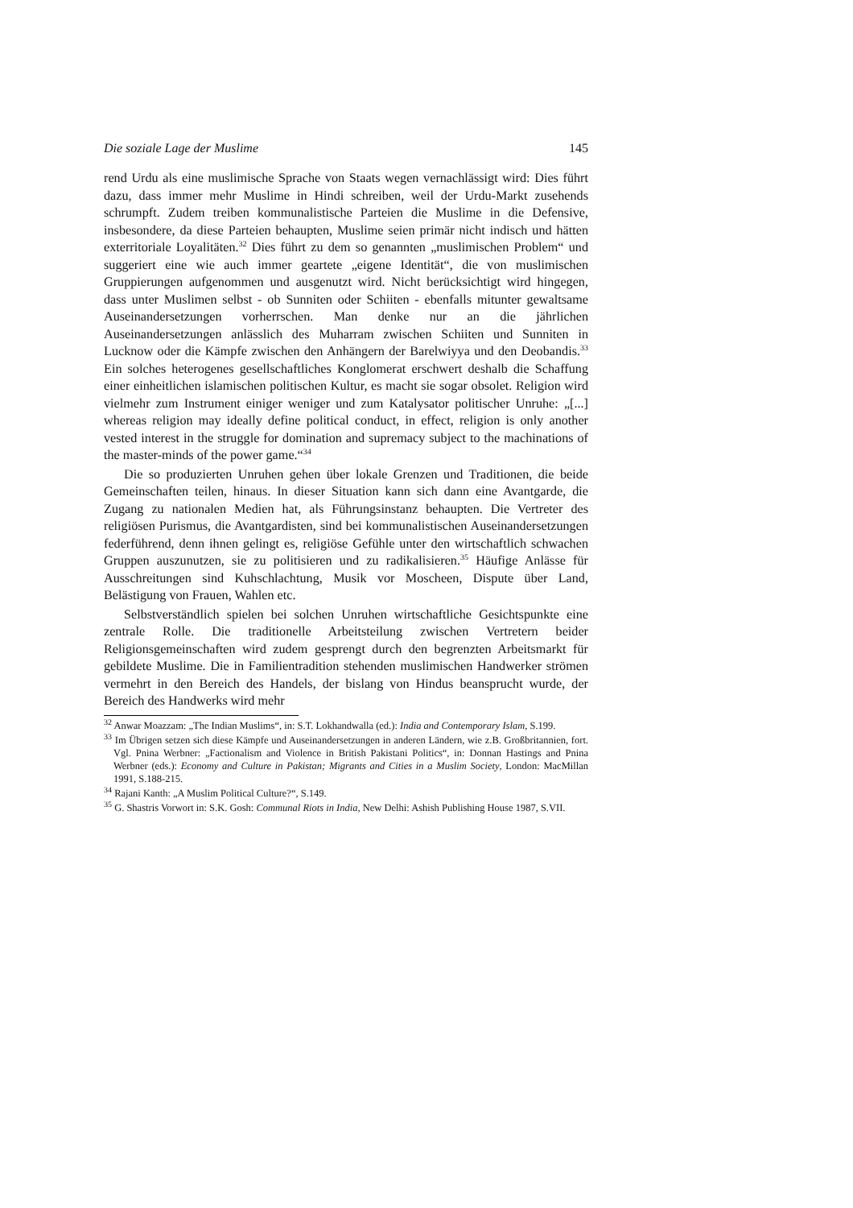Die soziale Lage der Muslime 145
rend Urdu als eine muslimische Sprache von Staats wegen vernachlässigt wird: Dies führt dazu, dass immer mehr Muslime in Hindi schreiben, weil der Urdu-Markt zusehends schrumpft. Zudem treiben kommunalistische Parteien die Muslime in die Defensive, insbesondere, da diese Parteien behaupten, Muslime seien primär nicht indisch und hätten exterritoriale Loyalitäten.<sup>32</sup> Dies führt zu dem so genannten „muslimischen Problem“ und suggeriert eine wie auch immer geartete „eigene Identität“, die von muslimischen Gruppierungen aufgenommen und ausgenutzt wird. Nicht berücksichtigt wird hingegen, dass unter Muslimen selbst - ob Sunniten oder Schiiten - ebenfalls mitunter gewaltsame Auseinandersetzungen vorherrschen. Man denke nur an die jährlichen Auseinandersetzungen anlässlich des Muharram zwischen Schiiten und Sunniten in Lucknow oder die Kämpfe zwischen den Anhängern der Barelwiyya und den Deobandis.<sup>33</sup> Ein solches heterogenes gesellschaftliches Konglomerat erschwert deshalb die Schaffung einer einheitlichen islamischen politischen Kultur, es macht sie sogar obsolet. Religion wird vielmehr zum Instrument einiger weniger und zum Katalysator politischer Unruhe: „[...] whereas religion may ideally define political conduct, in effect, religion is only another vested interest in the struggle for domination and supremacy subject to the machinations of the master-minds of the power game.“<sup>34</sup>
Die so produzierten Unruhen gehen über lokale Grenzen und Traditionen, die beide Gemeinschaften teilen, hinaus. In dieser Situation kann sich dann eine Avantgarde, die Zugang zu nationalen Medien hat, als Führungsinstanz behaupten. Die Vertreter des religiösen Purismus, die Avantgardisten, sind bei kommunalistischen Auseinandersetzungen federführend, denn ihnen gelingt es, religiöse Gefühle unter den wirtschaftlich schwachen Gruppen auszunutzen, sie zu politisieren und zu radikalisieren.<sup>35</sup> Häufige Anlässe für Ausschreitungen sind Kuhschlachtung, Musik vor Moscheen, Dispute über Land, Belästigung von Frauen, Wahlen etc.
Selbstverständlich spielen bei solchen Unruhen wirtschaftliche Gesichtspunkte eine zentrale Rolle. Die traditionelle Arbeitsteilung zwischen Vertretern beider Religionsgemeinschaften wird zudem gesprengt durch den begrenzten Arbeitsmarkt für gebildete Muslime. Die in Familientradition stehenden muslimischen Handwerker strömen vermehrt in den Bereich des Handels, der bislang von Hindus beansprucht wurde, der Bereich des Handwerks wird mehr
<sup>32</sup> Anwar Moazzam: „The Indian Muslims“, in: S.T. Lokhandwalla (ed.): India and Contemporary Islam, S.199.
<sup>33</sup> Im Übrigen setzen sich diese Kämpfe und Auseinandersetzungen in anderen Ländern, wie z.B. Großbritannien, fort. Vgl. Pnina Werbner: „Factionalism and Violence in British Pakistani Politics“, in: Donnan Hastings and Pnina Werbner (eds.): Economy and Culture in Pakistan; Migrants and Cities in a Muslim Society, London: MacMillan 1991, S.188-215.
<sup>34</sup> Rajani Kanth: „A Muslim Political Culture?“, S.149.
<sup>35</sup> G. Shastris Vorwort in: S.K. Gosh: Communal Riots in India, New Delhi: Ashish Publishing House 1987, S.VII.